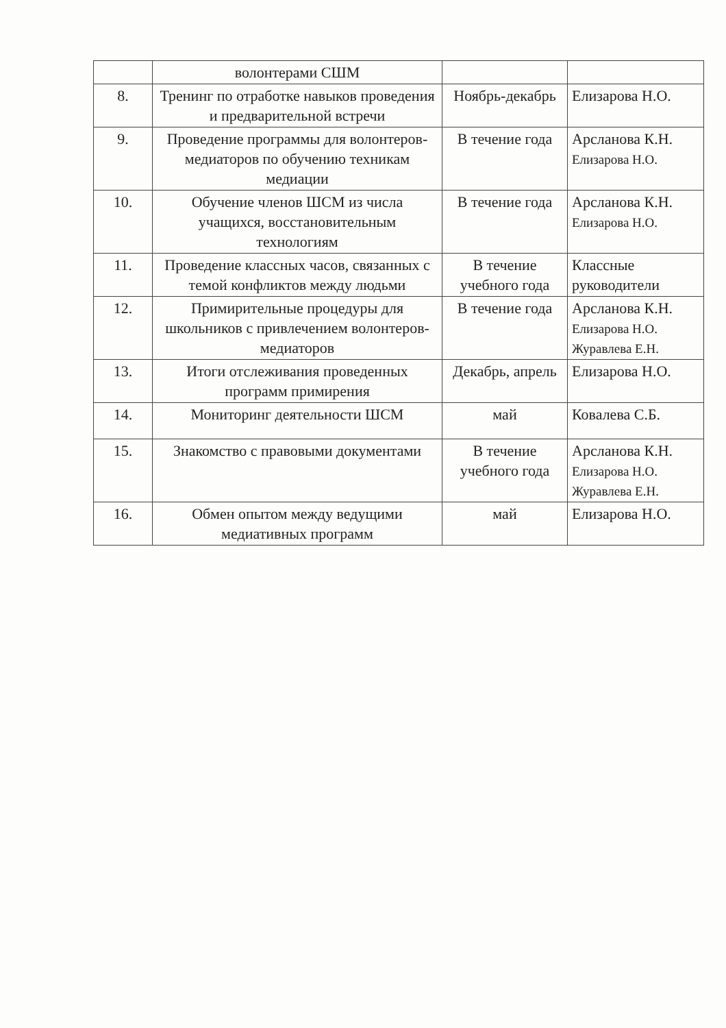| | волонтерами СШМ | | |
| 8. | Тренинг по отработке навыков проведения и предварительной встречи | Ноябрь-декабрь | Елизарова Н.О. |
| 9. | Проведение программы для волонтеров-медиаторов по обучению техникам медиации | В течение года | Арсланова К.Н. Елизарова Н.О. |
| 10. | Обучение членов ШСМ из числа учащихся, восстановительным технологиям | В течение года | Арсланова К.Н. Елизарова Н.О. |
| 11. | Проведение классных часов, связанных с темой конфликтов между людьми | В течение учебного года | Классные руководители |
| 12. | Примирительные процедуры для школьников с привлечением волонтеров-медиаторов | В течение года | Арсланова К.Н. Елизарова Н.О. Журавлева Е.Н. |
| 13. | Итоги отслеживания проведенных программ примирения | Декабрь, апрель | Елизарова Н.О. |
| 14. | Мониторинг деятельности ШСМ | май | Ковалева С.Б. |
| 15. | Знакомство с правовыми документами | В течение учебного года | Арсланова К.Н. Елизарова Н.О. Журавлева Е.Н. |
| 16. | Обмен опытом между ведущими медиативных программ | май | Елизарова Н.О. |